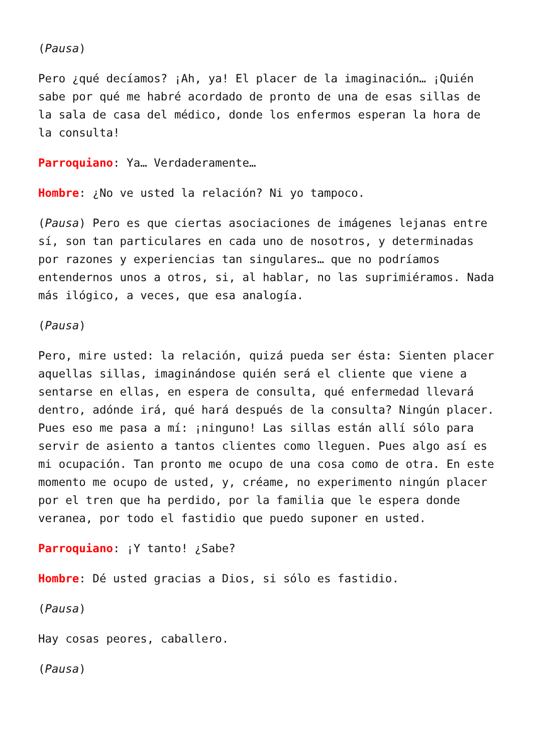(Pausa)
Pero ¿qué decíamos? ¡Ah, ya! El placer de la imaginación… ¡Quién sabe por qué me habré acordado de pronto de una de esas sillas de la sala de casa del médico, donde los enfermos esperan la hora de la consulta!
Parroquiano: Ya… Verdaderamente…
Hombre: ¿No ve usted la relación? Ni yo tampoco.
(Pausa) Pero es que ciertas asociaciones de imágenes lejanas entre sí, son tan particulares en cada uno de nosotros, y determinadas por razones y experiencias tan singulares… que no podríamos entendernos unos a otros, si, al hablar, no las suprimiéramos. Nada más ilógico, a veces, que esa analogía.
(Pausa)
Pero, mire usted: la relación, quizá pueda ser ésta: Sienten placer aquellas sillas, imaginándose quién será el cliente que viene a sentarse en ellas, en espera de consulta, qué enfermedad llevará dentro, adónde irá, qué hará después de la consulta? Ningún placer. Pues eso me pasa a mí: ¡ninguno! Las sillas están allí sólo para servir de asiento a tantos clientes como lleguen. Pues algo así es mi ocupación. Tan pronto me ocupo de una cosa como de otra. En este momento me ocupo de usted, y, créame, no experimento ningún placer por el tren que ha perdido, por la familia que le espera donde veranea, por todo el fastidio que puedo suponer en usted.
Parroquiano: ¡Y tanto! ¿Sabe?
Hombre: Dé usted gracias a Dios, si sólo es fastidio.
(Pausa)
Hay cosas peores, caballero.
(Pausa)